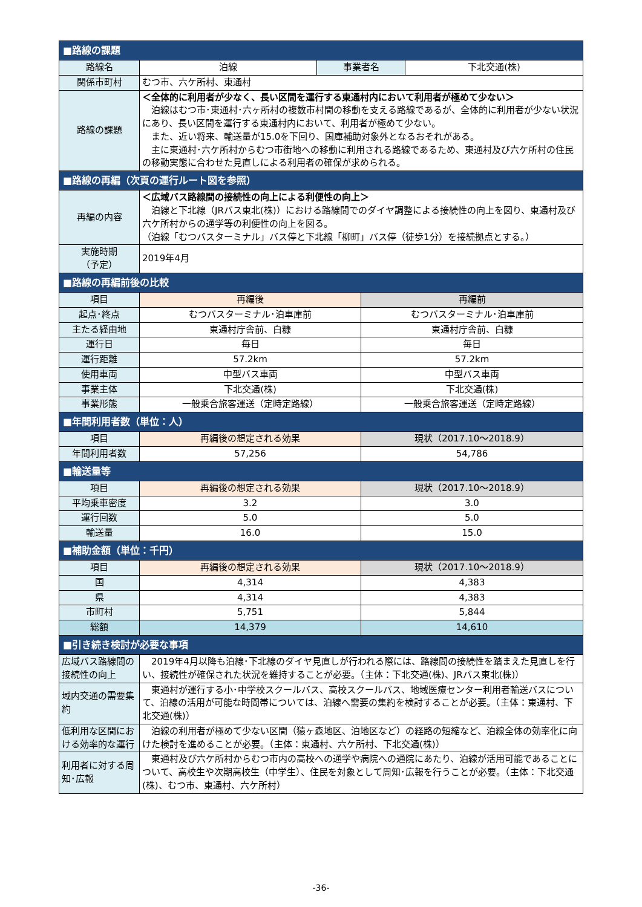| ■路線の課題 | | | | |
| 路線名 | 泊線 | 事業者名 | | 下北交通(株) |
| 関係市町村 | むつ市、六ケ所村、東通村 | | | |
| 路線の課題 | ＜全体的に利用者が少なく、長い区間を運行する東通村内において利用者が極めて少ない＞ 泊線はむつ市･東通村･六ヶ所村の複数市村間の移動を支える路線であるが、全体的に利用者が少ない状況にあり、長い区間を運行する東通村内において、利用者が極めて少ない。 また、近い将来、輸送量が15.0を下回り、国庫補助対象外となるおそれがある。 主に東通村･六ケ所村からむつ市街地への移動に利用される路線であるため、東通村及び六ケ所村の住民の移動実態に合わせた見直しによる利用者の確保が求められる。 | | | |
| ■路線の再編（次頁の運行ルート図を参照） | | | | |
| 再編の内容 | ＜広域バス路線間の接続性の向上による利便性の向上＞ 泊線と下北線（JRバス東北(株)）における路線間でのダイヤ調整による接続性の向上を図り、東通村及び六ケ所村からの通学等の利便性の向上を図る。 （泊線「むつバスターミナル」バス停と下北線「柳町」バス停（徒歩1分）を接続拠点とする。） | | | |
| 実施時期 （予定） | 2019年4月 | | | |
| ■路線の再編前後の比較 | | | | |
| 項目 | 再編後 | | 再編前 | |
| 起点･終点 | むつバスターミナル･泊車庫前 | | むつバスターミナル･泊車庫前 | |
| 主たる経由地 | 東通村庁舎前、白糠 | | 東通村庁舎前、白糠 | |
| 運行日 | 毎日 | | 毎日 | |
| 運行距離 | 57.2km | | 57.2km | |
| 使用車両 | 中型バス車両 | | 中型バス車両 | |
| 事業主体 | 下北交通(株) | | 下北交通(株) | |
| 事業形態 | 一般乗合旅客運送（定時定路線） | | 一般乗合旅客運送（定時定路線） | |
| ■年間利用者数（単位：人） | | | | |
| 項目 | 再編後の想定される効果 | | 現状（2017.10～2018.9） | |
| 年間利用者数 | 57,256 | | 54,786 | |
| ■輸送量等 | | | | |
| 項目 | 再編後の想定される効果 | | 現状（2017.10～2018.9） | |
| 平均乗車密度 | 3.2 | | 3.0 | |
| 運行回数 | 5.0 | | 5.0 | |
| 輸送量 | 16.0 | | 15.0 | |
| ■補助金額（単位：千円） | | | | |
| 項目 | 再編後の想定される効果 | | 現状（2017.10～2018.9） | |
| 国 | 4,314 | | 4,383 | |
| 県 | 4,314 | | 4,383 | |
| 市町村 | 5,751 | | 5,844 | |
| 総額 | 14,379 | | 14,610 | |
| ■引き続き検討が必要な事項 | | | | |
| 広域バス路線間の接続性の向上 | 2019年4月以降も泊線･下北線のダイヤ見直しが行われる際には、路線間の接続性を踏まえた見直しを行い、接続性が確保された状況を維持することが必要。（主体：下北交通(株)、JRバス東北(株)） | | | |
| 域内交通の需要集約 | 東通村が運行する小･中学校スクールバス、高校スクールバス、地域医療センター利用者輸送バスについて、泊線の活用が可能な時間帯については、泊線へ需要の集約を検討することが必要。（主体：東通村、下北交通(株)） | | | |
| 低利用な区間における効率的な運行 | 泊線の利用者が極めて少ない区間（猿ヶ森地区、泊地区など）の経路の短縮など、泊線全体の効率化に向けた検討を進めることが必要。（主体：東通村、六ケ所村、下北交通(株)） | | | |
| 利用者に対する周知･広報 | 東通村及び六ケ所村からむつ市内の高校への通学や病院への通院にあたり、泊線が活用可能であることについて、高校生や次期高校生（中学生）、住民を対象として周知･広報を行うことが必要。（主体：下北交通(株)、むつ市、東通村、六ケ所村） | | | |
-36-